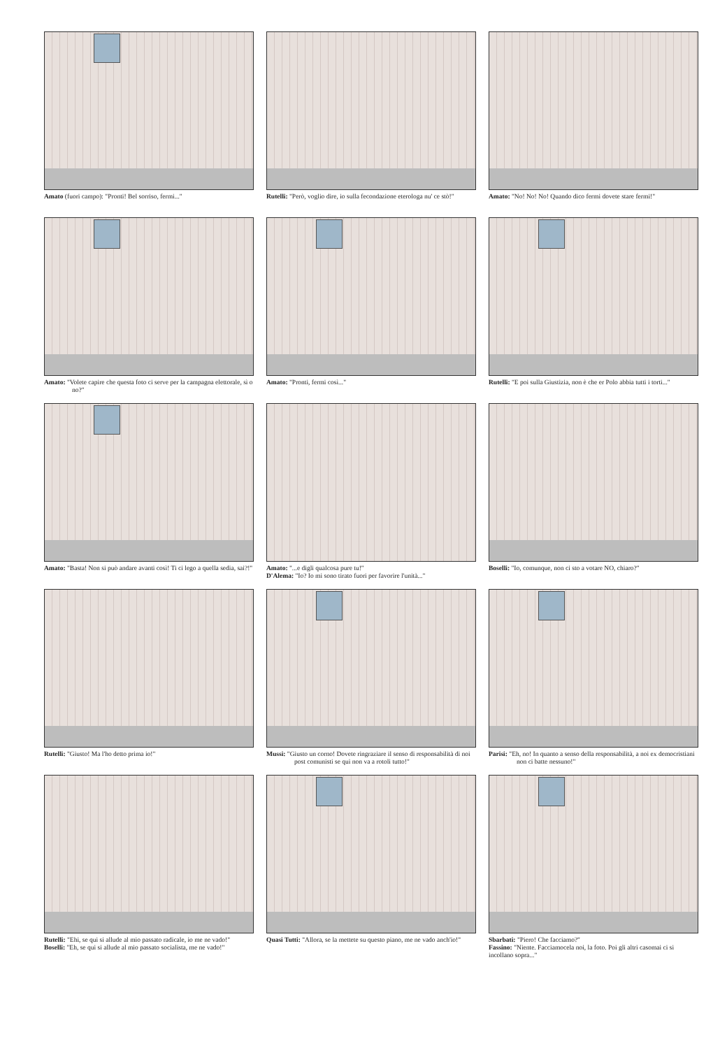Amato (fuori campo): "Pronti! Bel sorriso, fermi..."
Rutelli: "Però, voglio dire, io sulla fecondazione eterologa nu' ce stò!"
Amato: "No! No! No! Quando dico fermi dovete stare fermi!"
Amato: "Volete capire che questa foto ci serve per la campagna elettorale, sì o no?"
Amato: "Pronti, fermi così..."
Rutelli: "E poi sulla Giustizia, non è che er Polo abbia tutti i torti..."
Amato: "Basta! Non si può andare avanti così! Ti ci lego a quella sedia, sai?!"
Amato: "...e digli qualcosa pure tu!"
D'Alema: "Io? Io mi sono tirato fuori per favorire l'unità..."
Boselli: "Io, comunque, non ci sto a votare NO, chiaro?"
Rutelli: "Giusto! Ma l'ho detto prima io!"
Mussi: "Giusto un corno! Dovete ringraziare il senso di responsabilità di noi post comunisti se qui non va a rotoli tutto!"
Parisi: "Eh, no! In quanto a senso della responsabilità, a noi ex democristiani non ci batte nessuno!"
Rutelli: "Ehi, se qui si allude al mio passato radicale, io me ne vado!"
Boselli: "Eh, se qui si allude al mio passato socialista, me ne vado!"
Quasi Tutti: "Allora, se la mettete su questo piano, me ne vado anch'io!"
Sbarbati: "Piero! Che facciamo?"
Fassino: "Niente. Facciamocela noi, la foto. Poi gli altri casomai ci si incollano sopra..."